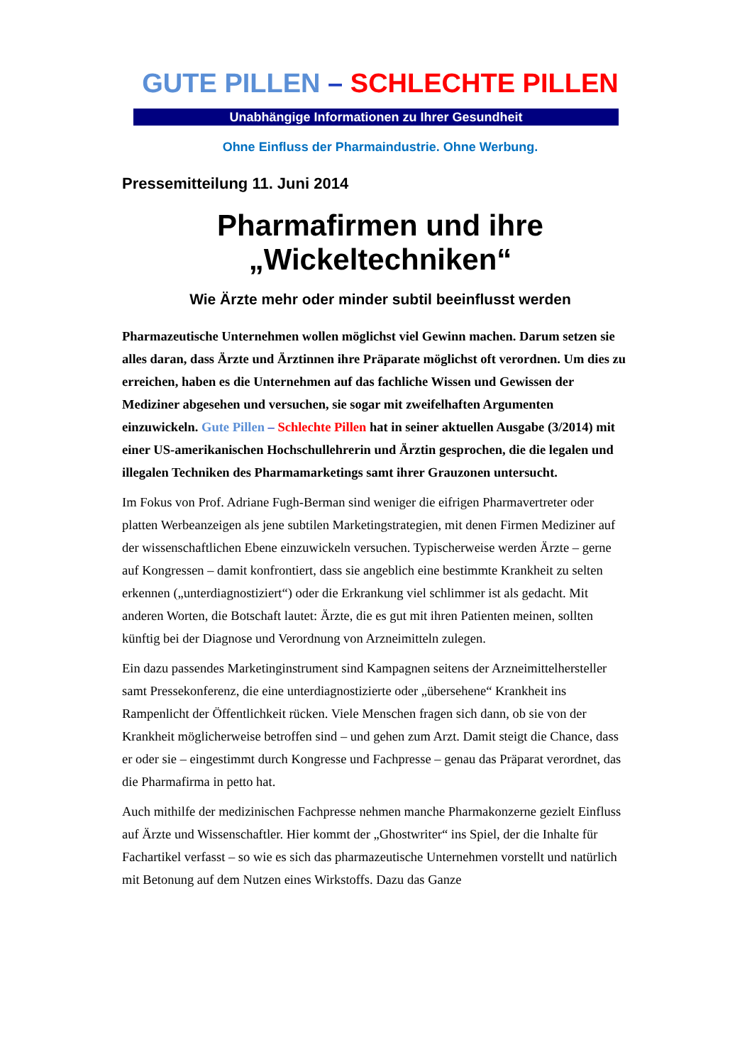GUTE PILLEN – SCHLECHTE PILLEN
Unabhängige Informationen zu Ihrer Gesundheit
Ohne Einfluss der Pharmaindustrie. Ohne Werbung.
Pressemitteilung 11. Juni 2014
Pharmafirmen und ihre „Wickeltechniken“
Wie Ärzte mehr oder minder subtil beeinflusst werden
Pharmazeutische Unternehmen wollen möglichst viel Gewinn machen. Darum setzen sie alles daran, dass Ärzte und Ärztinnen ihre Präparate möglichst oft verordnen. Um dies zu erreichen, haben es die Unternehmen auf das fachliche Wissen und Gewissen der Mediziner abgesehen und versuchen, sie sogar mit zweifelhaften Argumenten einzuwickeln. Gute Pillen – Schlechte Pillen hat in seiner aktuellen Ausgabe (3/2014) mit einer US-amerikanischen Hochschullehrerin und Ärztin gesprochen, die die legalen und illegalen Techniken des Pharmamarketings samt ihrer Grauzonen untersucht.
Im Fokus von Prof. Adriane Fugh-Berman sind weniger die eifrigen Pharmavertreter oder platten Werbeanzeigen als jene subtilen Marketingstrategien, mit denen Firmen Mediziner auf der wissenschaftlichen Ebene einzuwickeln versuchen. Typischerweise werden Ärzte – gerne auf Kongressen – damit konfrontiert, dass sie angeblich eine bestimmte Krankheit zu selten erkennen („unterdiagnostiziert“) oder die Erkrankung viel schlimmer ist als gedacht. Mit anderen Worten, die Botschaft lautet: Ärzte, die es gut mit ihren Patienten meinen, sollten künftig bei der Diagnose und Verordnung von Arzneimitteln zulegen.
Ein dazu passendes Marketinginstrument sind Kampagnen seitens der Arzneimittelhersteller samt Pressekonferenz, die eine unterdiagnostizierte oder „übersehene“ Krankheit ins Rampenlicht der Öffentlichkeit rücken. Viele Menschen fragen sich dann, ob sie von der Krankheit möglicherweise betroffen sind – und gehen zum Arzt. Damit steigt die Chance, dass er oder sie – eingestimmt durch Kongresse und Fachpresse – genau das Präparat verordnet, das die Pharmafirma in petto hat.
Auch mithilfe der medizinischen Fachpresse nehmen manche Pharmakonzerne gezielt Einfluss auf Ärzte und Wissenschaftler. Hier kommt der „Ghostwriter“ ins Spiel, der die Inhalte für Fachartikel verfasst – so wie es sich das pharmazeutische Unternehmen vorstellt und natürlich mit Betonung auf dem Nutzen eines Wirkstoffs. Dazu das Ganze